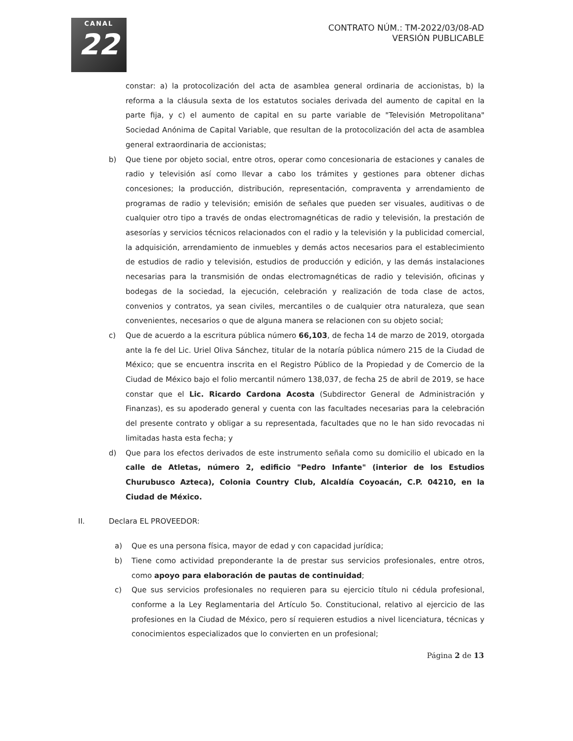CANAL
22
CONTRATO NÚM.: TM-2022/03/08-AD
VERSIÓN PUBLICABLE
constar: a) la protocolización del acta de asamblea general ordinaria de accionistas, b) la reforma a la cláusula sexta de los estatutos sociales derivada del aumento de capital en la parte fija, y c) el aumento de capital en su parte variable de "Televisión Metropolitana" Sociedad Anónima de Capital Variable, que resultan de la protocolización del acta de asamblea general extraordinaria de accionistas;
b) Que tiene por objeto social, entre otros, operar como concesionaria de estaciones y canales de radio y televisión así como llevar a cabo los trámites y gestiones para obtener dichas concesiones; la producción, distribución, representación, compraventa y arrendamiento de programas de radio y televisión; emisión de señales que pueden ser visuales, auditivas o de cualquier otro tipo a través de ondas electromagnéticas de radio y televisión, la prestación de asesorías y servicios técnicos relacionados con el radio y la televisión y la publicidad comercial, la adquisición, arrendamiento de inmuebles y demás actos necesarios para el establecimiento de estudios de radio y televisión, estudios de producción y edición, y las demás instalaciones necesarias para la transmisión de ondas electromagnéticas de radio y televisión, oficinas y bodegas de la sociedad, la ejecución, celebración y realización de toda clase de actos, convenios y contratos, ya sean civiles, mercantiles o de cualquier otra naturaleza, que sean convenientes, necesarios o que de alguna manera se relacionen con su objeto social;
c) Que de acuerdo a la escritura pública número 66,103, de fecha 14 de marzo de 2019, otorgada ante la fe del Lic. Uriel Oliva Sánchez, titular de la notaría pública número 215 de la Ciudad de México; que se encuentra inscrita en el Registro Público de la Propiedad y de Comercio de la Ciudad de México bajo el folio mercantil número 138,037, de fecha 25 de abril de 2019, se hace constar que el Lic. Ricardo Cardona Acosta (Subdirector General de Administración y Finanzas), es su apoderado general y cuenta con las facultades necesarias para la celebración del presente contrato y obligar a su representada, facultades que no le han sido revocadas ni limitadas hasta esta fecha; y
d) Que para los efectos derivados de este instrumento señala como su domicilio el ubicado en la calle de Atletas, número 2, edificio "Pedro Infante" (interior de los Estudios Churubusco Azteca), Colonia Country Club, Alcaldía Coyoacán, C.P. 04210, en la Ciudad de México.
II. Declara EL PROVEEDOR:
a) Que es una persona física, mayor de edad y con capacidad jurídica;
b) Tiene como actividad preponderante la de prestar sus servicios profesionales, entre otros, como apoyo para elaboración de pautas de continuidad;
c) Que sus servicios profesionales no requieren para su ejercicio título ni cédula profesional, conforme a la Ley Reglamentaria del Artículo 5o. Constitucional, relativo al ejercicio de las profesiones en la Ciudad de México, pero sí requieren estudios a nivel licenciatura, técnicas y conocimientos especializados que lo convierten en un profesional;
Página 2 de 13